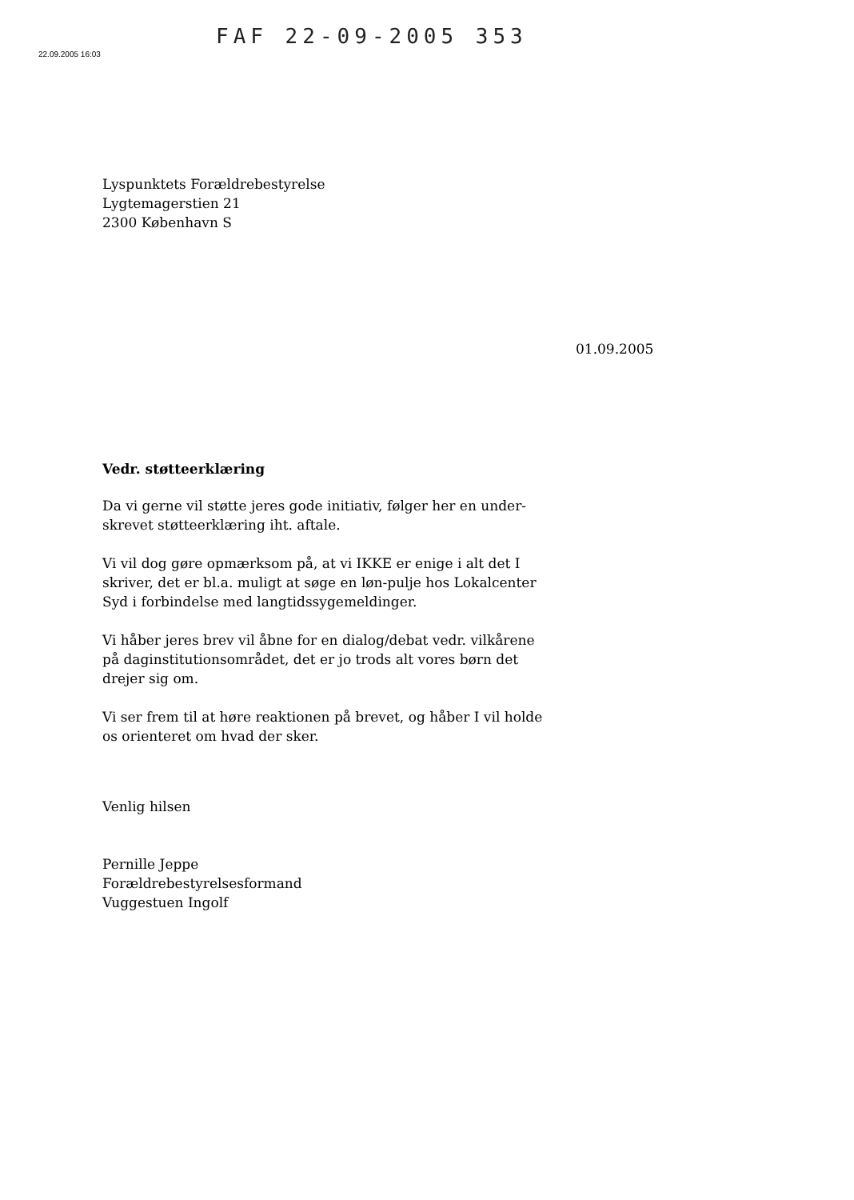FAF 22-09-2005 353
22.09.2005 16:03
Lyspunktets Forældrebestyrelse
Lygtemagerstien 21
2300 København S
Vedr. støtteerklæring
Da vi gerne vil støtte jeres gode initiativ, følger her en under-skrevet støtteerklæring iht. aftale.
Vi vil dog gøre opmærksom på, at vi IKKE er enige i alt det I skriver, det er bl.a. muligt at søge en løn-pulje hos Lokalcenter Syd i forbindelse med langtidssygemeldinger.
Vi håber jeres brev vil åbne for en dialog/debat vedr. vilkårene på daginstitutionsområdet, det er jo trods alt vores børn det drejer sig om.
Vi ser frem til at høre reaktionen på brevet, og håber I vil holde os orienteret om hvad der sker.
Venlig hilsen
Pernille Jeppe
Forældrebestyrelsesformand
Vuggestuen Ingolf
01.09.2005